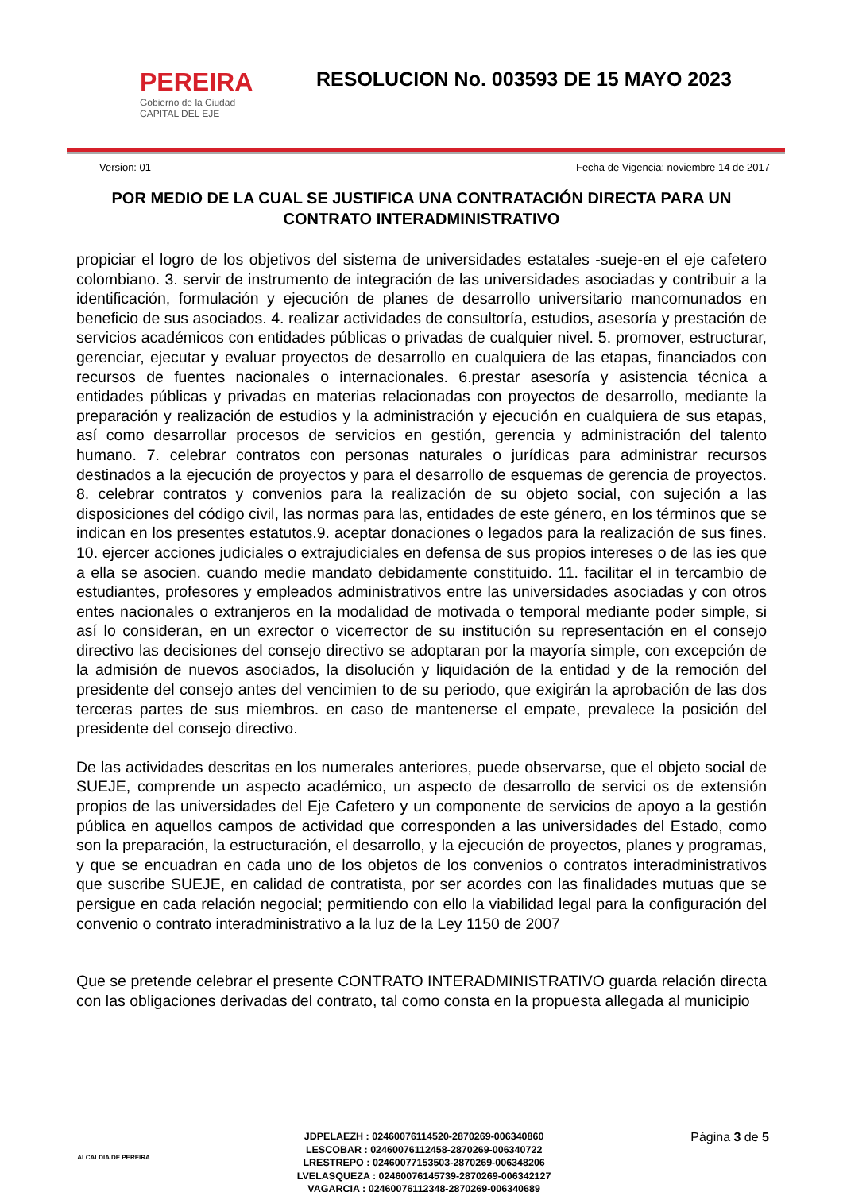PEREIRA
Gobierno de la Ciudad
CAPITAL DEL EJE
RESOLUCION No. 003593 DE 15 MAYO 2023
Version: 01 Fecha de Vigencia: noviembre 14 de 2017
POR MEDIO DE LA CUAL SE JUSTIFICA UNA CONTRATACIÓN DIRECTA PARA UN CONTRATO INTERADMINISTRATIVO
propiciar el logro de los objetivos del sistema de universidades estatales -sueje-en el eje cafetero colombiano. 3. servir de instrumento de integración de las universidades asociadas y contribuir a la identificación, formulación y ejecución de planes de desarrollo universitario mancomunados en beneficio de sus asociados. 4. realizar actividades de consultoría, estudios, asesoría y prestación de servicios académicos con entidades públicas o privadas de cualquier nivel. 5. promover, estructurar, gerenciar, ejecutar y evaluar proyectos de desarrollo en cualquiera de las etapas, financiados con recursos de fuentes nacionales o internacionales. 6.prestar asesoría y asistencia técnica a entidades públicas y privadas en materias relacionadas con proyectos de desarrollo, mediante la preparación y realización de estudios y la administración y ejecución en cualquiera de sus etapas, así como desarrollar procesos de servicios en gestión, gerencia y administración del talento humano. 7. celebrar contratos con personas naturales o jurídicas para administrar recursos destinados a la ejecución de proyectos y para el desarrollo de esquemas de gerencia de proyectos. 8. celebrar contratos y convenios para la realización de su objeto social, con sujeción a las disposiciones del código civil, las normas para las, entidades de este género, en los términos que se indican en los presentes estatutos.9. aceptar donaciones o legados para la realización de sus fines. 10. ejercer acciones judiciales o extrajudiciales en defensa de sus propios intereses o de las ies que a ella se asocien. cuando medie mandato debidamente constituido. 11. facilitar el in tercambio de estudiantes, profesores y empleados administrativos entre las universidades asociadas y con otros entes nacionales o extranjeros en la modalidad de motivada o temporal mediante poder simple, si así lo consideran, en un exrector o vicerrector de su institución su representación en el consejo directivo las decisiones del consejo directivo se adoptaran por la mayoría simple, con excepción de la admisión de nuevos asociados, la disolución y liquidación de la entidad y de la remoción del presidente del consejo antes del vencimien to de su periodo, que exigirán la aprobación de las dos terceras partes de sus miembros. en caso de mantenerse el empate, prevalece la posición del presidente del consejo directivo.
De las actividades descritas en los numerales anteriores, puede observarse, que el objeto social de SUEJE, comprende un aspecto académico, un aspecto de desarrollo de servici os de extensión propios de las universidades del Eje Cafetero y un componente de servicios de apoyo a la gestión pública en aquellos campos de actividad que corresponden a las universidades del Estado, como son la preparación, la estructuración, el desarrollo, y la ejecución de proyectos, planes y programas, y que se encuadran en cada uno de los objetos de los convenios o contratos interadministrativos que suscribe SUEJE, en calidad de contratista, por ser acordes con las finalidades mutuas que se persigue en cada relación negocial; permitiendo con ello la viabilidad legal para la configuración del convenio o contrato interadministrativo a la luz de la Ley 1150 de 2007
Que se pretende celebrar el presente CONTRATO INTERADMINISTRATIVO guarda relación directa con las obligaciones derivadas del contrato, tal como consta en la propuesta allegada al municipio
ALCALDIA DE PEREIRA
JDPELAEZH : 02460076114520-2870269-006340860
LESCOBAR : 02460076112458-2870269-006340722
LRESTREPO : 02460077153503-2870269-006348206
LVELASQUEZA : 02460076145739-2870269-006342127
VAGARCIA : 02460076112348-2870269-006340689
Página 3 de 5